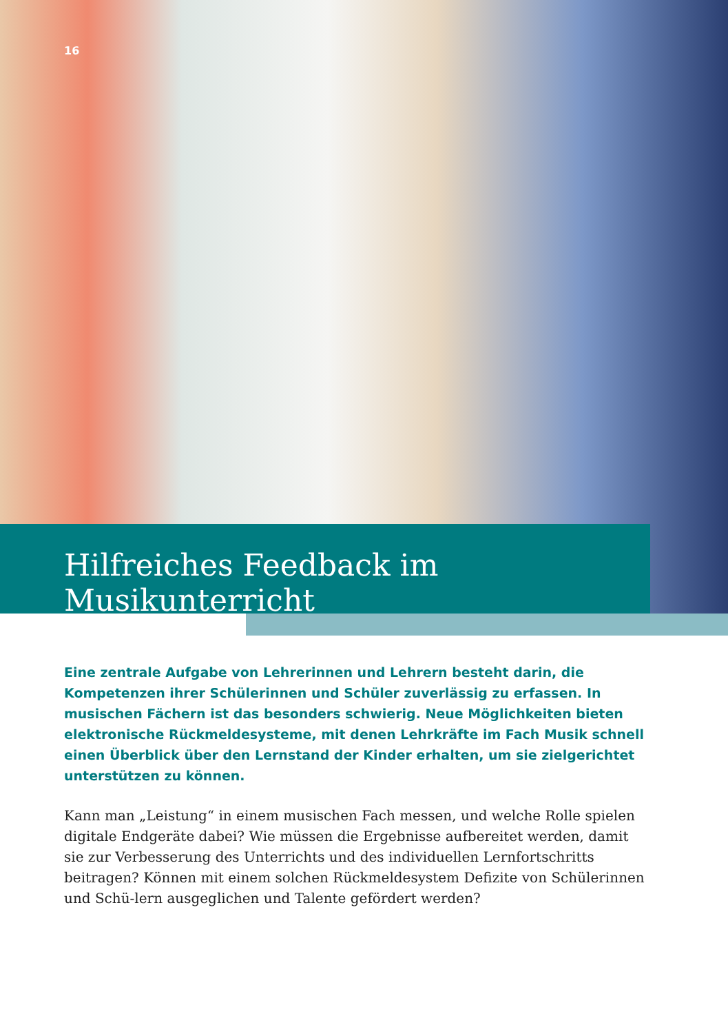16
Hilfreiches Feedback im Musikunterricht
Eine zentrale Aufgabe von Lehrerinnen und Lehrern besteht darin, die Kompetenzen ihrer Schülerinnen und Schüler zuverlässig zu erfassen. In musischen Fächern ist das besonders schwierig. Neue Möglichkeiten bieten elektronische Rückmeldesysteme, mit denen Lehrkräfte im Fach Musik schnell einen Überblick über den Lernstand der Kinder erhalten, um sie zielgerichtet unterstützen zu können.
Kann man „Leistung“ in einem musischen Fach messen, und welche Rolle spielen digitale Endgeräte dabei? Wie müssen die Ergebnisse aufbereitet werden, damit sie zur Verbesserung des Unterrichts und des individuellen Lernfortschritts beitragen? Können mit einem solchen Rückmeldesystem Defizite von Schülerinnen und Schü-lern ausgeglichen und Talente gefördert werden?